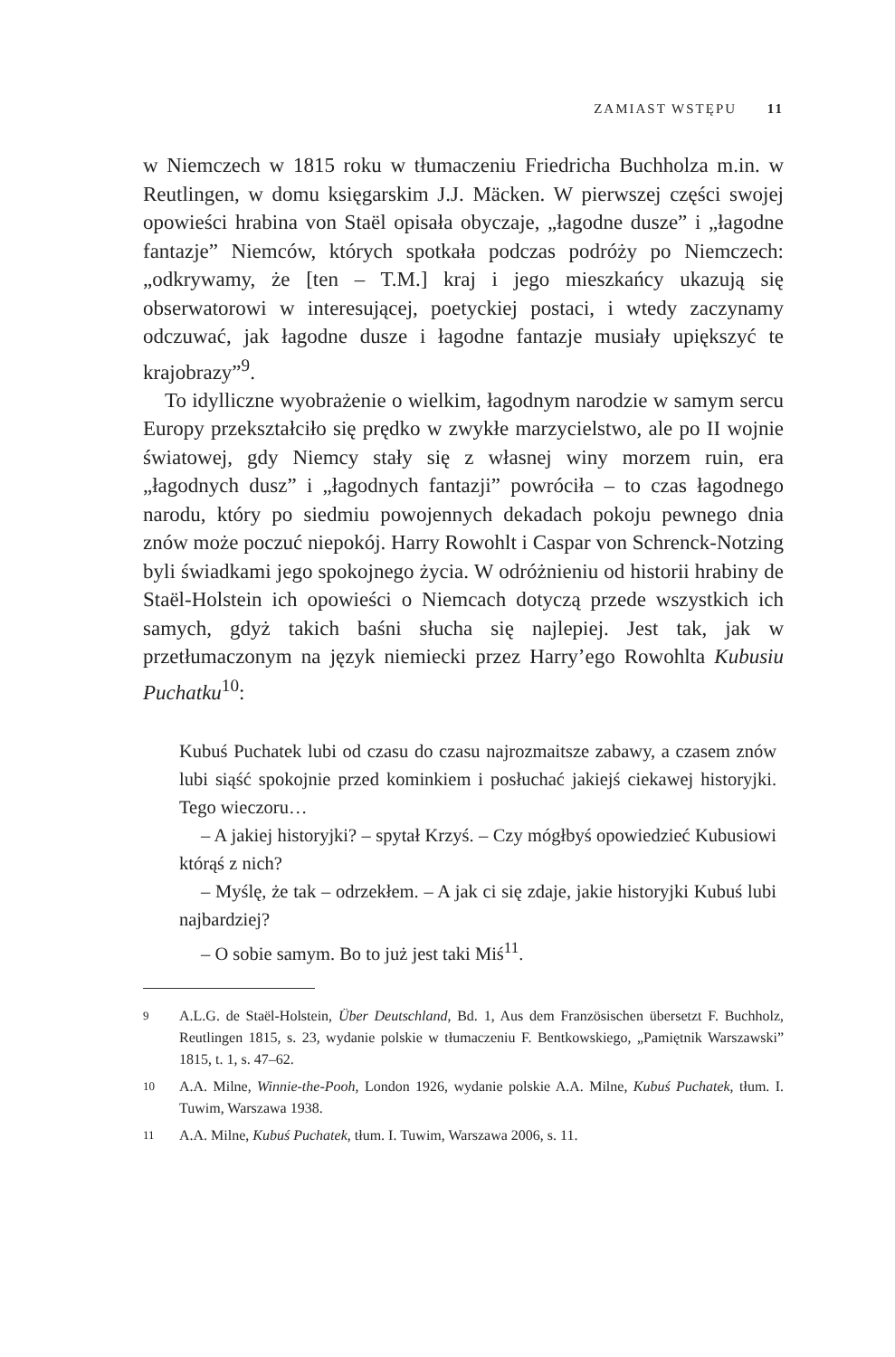ZAMIAST WSTĘPU 11
w Niemczech w 1815 roku w tłumaczeniu Friedricha Buchholza m.in. w Reutlingen, w domu księgarskim J.J. Mäcken. W pierwszej części swojej opowieści hrabina von Staël opisała obyczaje, „łagodne dusze” i „łagodne fantazje” Niemców, których spotkała podczas podróży po Niemczech: „odkrywamy, że [ten – T.M.] kraj i jego mieszkańcy ukazują się obserwatorowi w interesującej, poetyckiej postaci, i wtedy zaczynamy odczuwać, jak łagodne dusze i łagodne fantazje musiały upiększyć te krajobrazy”<sup>9</sup>.
To idylliczne wyobrażenie o wielkim, łagodnym narodzie w samym sercu Europy przekształciło się prędko w zwykłe marzycielstwo, ale po II wojnie światowej, gdy Niemcy stały się z własnej winy morzem ruin, era „łagodnych dusz” i „łagodnych fantazji” powróciła – to czas łagodnego narodu, który po siedmiu powojennych dekadach pokoju pewnego dnia znów może poczuć niepokój. Harry Rowohlt i Caspar von Schrenck-Notzing byli świadkami jego spokojnego życia. W odróżnieniu od historii hrabiny de Staël-Holstein ich opowieści o Niemcach dotyczą przede wszystkich ich samych, gdyż takich baśni słucha się najlepiej. Jest tak, jak w przetłumaczonym na język niemiecki przez Harry’ego Rowohlta Kubusiu Puchatku<sup>10</sup>:
Kubuś Puchatek lubi od czasu do czasu najrozmaitsze zabawy, a czasem znów lubi siąść spokojnie przed kominkiem i posłuchać jakiejś ciekawej historyjki. Tego wieczoru…
– A jakiej historyjki? – spytał Krzyś. – Czy mógłbyś opowiedzieć Kubusiowi którąś z nich?
– Myślę, że tak – odrzekłem. – A jak ci się zdaje, jakie historyjki Kubuś lubi najbardziej?
– O sobie samym. Bo to już jest taki Miś<sup>11</sup>.
9
A.L.G. de Staël-Holstein, Über Deutschland, Bd. 1, Aus dem Französischen übersetzt F. Buchholz, Reutlingen 1815, s. 23, wydanie polskie w tłumaczeniu F. Bentkowskiego, „Pamiętnik Warszawski” 1815, t. 1, s. 47–62.
10
A.A. Milne, Winnie-the-Pooh, London 1926, wydanie polskie A.A. Milne, Kubuś Puchatek, tłum. I. Tuwim, Warszawa 1938.
11
A.A. Milne, Kubuś Puchatek, tłum. I. Tuwim, Warszawa 2006, s. 11.